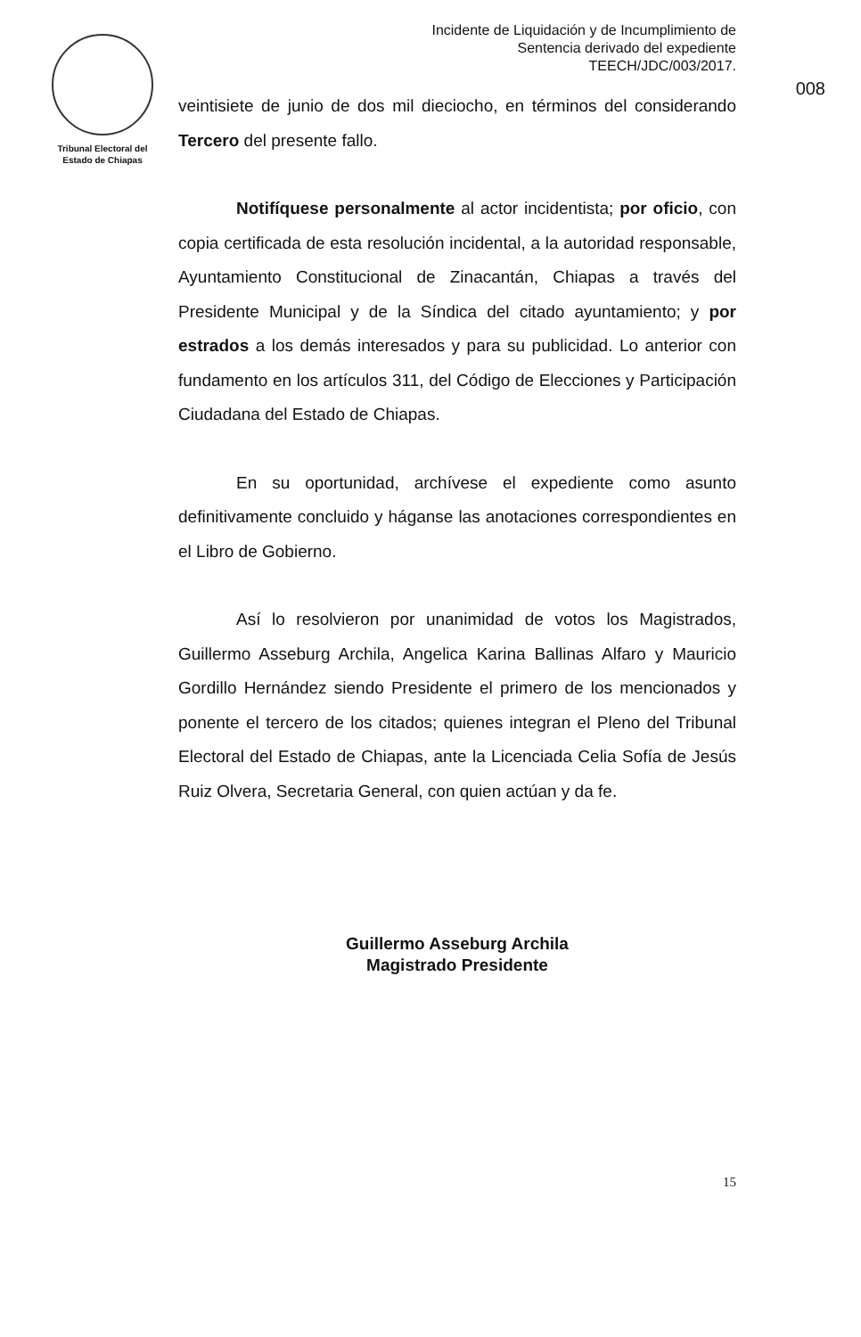Tribunal Electoral del
Estado de Chiapas
Incidente de Liquidación y de Incumplimiento de
Sentencia derivado del expediente
TEECH/JDC/003/2017.
008
veintisiete de junio de dos mil dieciocho, en términos del considerando Tercero del presente fallo.
Notifíquese personalmente al actor incidentista; por oficio, con copia certificada de esta resolución incidental, a la autoridad responsable, Ayuntamiento Constitucional de Zinacantán, Chiapas a través del Presidente Municipal y de la Síndica del citado ayuntamiento; y por estrados a los demás interesados y para su publicidad. Lo anterior con fundamento en los artículos 311, del Código de Elecciones y Participación Ciudadana del Estado de Chiapas.
En su oportunidad, archívese el expediente como asunto definitivamente concluido y háganse las anotaciones correspondientes en el Libro de Gobierno.
Así lo resolvieron por unanimidad de votos los Magistrados, Guillermo Asseburg Archila, Angelica Karina Ballinas Alfaro y Mauricio Gordillo Hernández siendo Presidente el primero de los mencionados y ponente el tercero de los citados; quienes integran el Pleno del Tribunal Electoral del Estado de Chiapas, ante la Licenciada Celia Sofía de Jesús Ruiz Olvera, Secretaria General, con quien actúan y da fe.
Guillermo Asseburg Archila
Magistrado Presidente
15